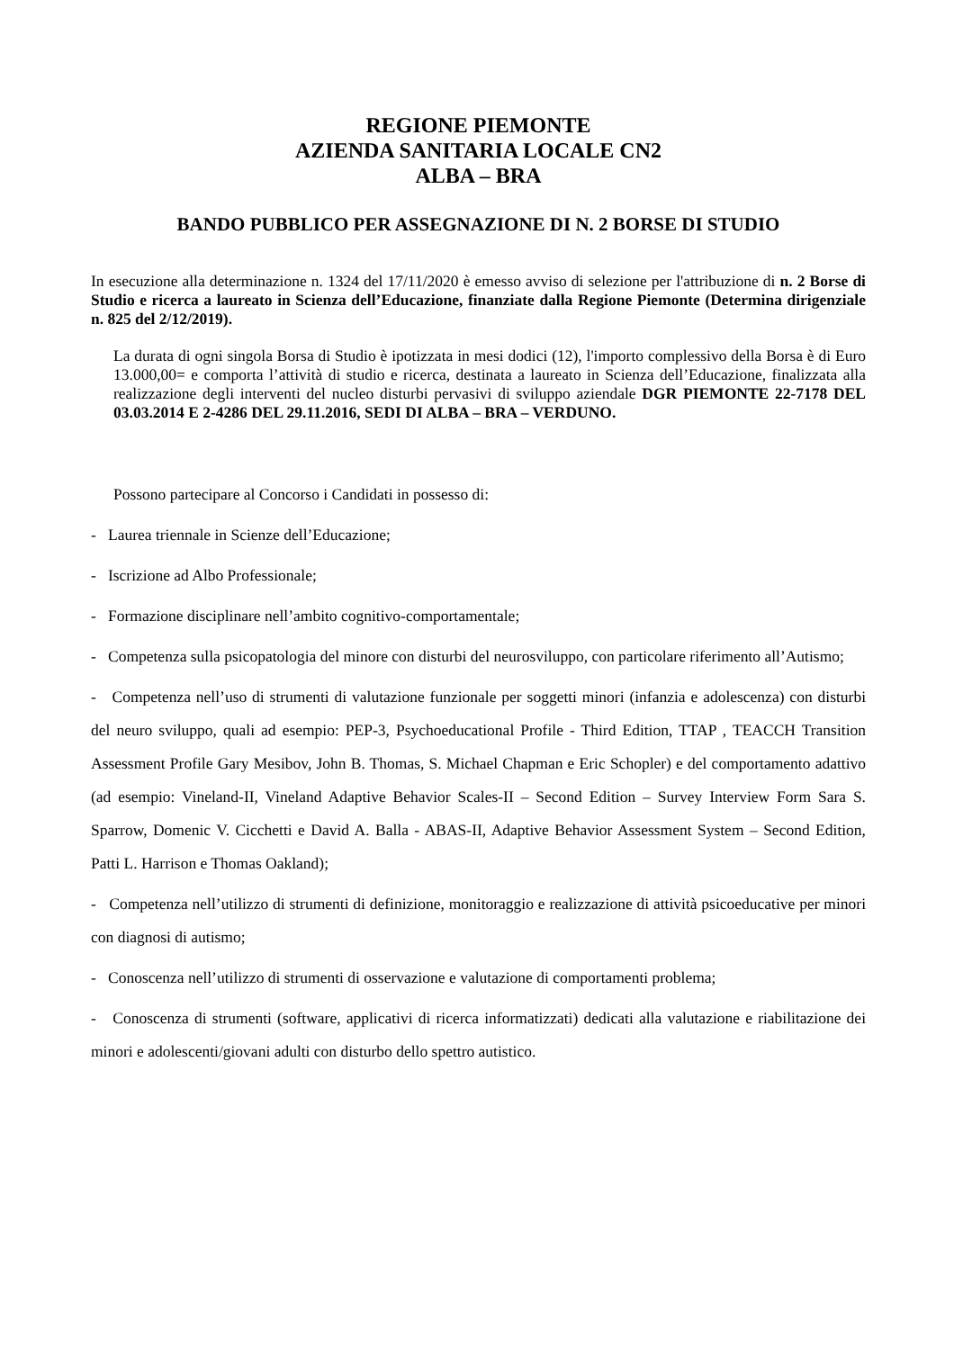REGIONE PIEMONTE
AZIENDA SANITARIA LOCALE CN2
ALBA – BRA
BANDO PUBBLICO PER ASSEGNAZIONE DI N. 2 BORSE DI STUDIO
In esecuzione alla determinazione n. 1324 del 17/11/2020 è emesso avviso di selezione per l'attribuzione di n. 2 Borse di Studio e ricerca a laureato in Scienza dell’Educazione, finanziate dalla Regione Piemonte (Determina dirigenziale n. 825 del 2/12/2019).
La durata di ogni singola Borsa di Studio è ipotizzata in mesi dodici (12), l'importo complessivo della Borsa è di Euro 13.000,00= e comporta l’attività di studio e ricerca, destinata a laureato in Scienza dell’Educazione, finalizzata alla realizzazione degli interventi del nucleo disturbi pervasivi di sviluppo aziendale DGR PIEMONTE 22-7178 DEL 03.03.2014 E 2-4286 DEL 29.11.2016, SEDI DI ALBA – BRA – VERDUNO.
Possono partecipare al Concorso i Candidati in possesso di:
- Laurea triennale in Scienze dell’Educazione;
- Iscrizione ad Albo Professionale;
- Formazione disciplinare nell’ambito cognitivo-comportamentale;
- Competenza sulla psicopatologia del minore con disturbi del neurosviluppo, con particolare riferimento all’Autismo;
- Competenza nell’uso di strumenti di valutazione funzionale per soggetti minori (infanzia e adolescenza) con disturbi del neuro sviluppo, quali ad esempio: PEP-3, Psychoeducational Profile - Third Edition, TTAP , TEACCH Transition Assessment Profile Gary Mesibov, John B. Thomas, S. Michael Chapman e Eric Schopler) e del comportamento adattivo (ad esempio: Vineland-II, Vineland Adaptive Behavior Scales-II – Second Edition – Survey Interview Form Sara S. Sparrow, Domenic V. Cicchetti e David A. Balla - ABAS-II, Adaptive Behavior Assessment System – Second Edition, Patti L. Harrison e Thomas Oakland);
- Competenza nell’utilizzo di strumenti di definizione, monitoraggio e realizzazione di attività psicoeducative per minori con diagnosi di autismo;
- Conoscenza nell’utilizzo di strumenti di osservazione e valutazione di comportamenti problema;
- Conoscenza di strumenti (software, applicativi di ricerca informatizzati) dedicati alla valutazione e riabilitazione dei minori e adolescenti/giovani adulti con disturbo dello spettro autistico.